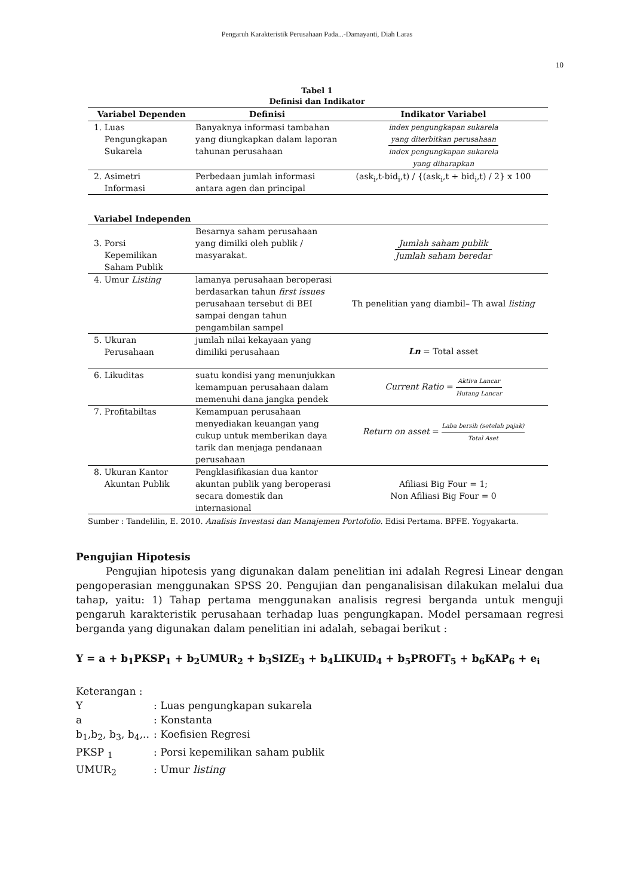Pengaruh Karakteristik Perusahaan Pada...-Damayanti, Diah Laras
10
Tabel 1
Definisi dan Indikator
| Variabel Dependen | Definisi | Indikator Variabel |
| --- | --- | --- |
| 1. Luas Pengungkapan Sukarela | Banyaknya informasi tambahan yang diungkapkan dalam laporan tahunan perusahaan | index pengungkapan sukarela yang diterbitkan perusahaan index pengungkapan sukarela yang diharapkan |
| 2. Asimetri Informasi | Perbedaan jumlah informasi antara agen dan principal | (ask<sub>i</sub>,t-bid<sub>i</sub>,t) / {(ask<sub>i</sub>,t + bid<sub>i</sub>,t) / 2} x 100 |
| Variabel Independen | | |
| 3. Porsi Kepemilikan Saham Publik | Besarnya saham perusahaan yang dimilki oleh publik / masyarakat. | Jumlah saham publik Jumlah saham beredar |
| 4. Umur Listing | lamanya perusahaan beroperasi berdasarkan tahun first issues perusahaan tersebut di BEI sampai dengan tahun pengambilan sampel | Th penelitian yang diambil– Th awal listing |
| 5. Ukuran Perusahaan | jumlah nilai kekayaan yang dimiliki perusahaan | Ln = Total asset |
| 6. Likuditas | suatu kondisi yang menunjukkan kemampuan perusahaan dalam memenuhi dana jangka pendek | Current Ratio = Aktiva Lancar Hutang Lancar |
| 7. Profitabiltas | Kemampuan perusahaan menyediakan keuangan yang cukup untuk memberikan daya tarik dan menjaga pendanaan perusahaan | Return on asset = Laba bersih (setelah pajak) Total Aset |
| 8. Ukuran Kantor Akuntan Publik | Pengklasifikasian dua kantor akuntan publik yang beroperasi secara domestik dan internasional | Afiliasi Big Four = 1; Non Afiliasi Big Four = 0 |
Sumber : Tandelilin, E. 2010. Analisis Investasi dan Manajemen Portofolio. Edisi Pertama. BPFE. Yogyakarta.
Pengujian Hipotesis
Pengujian hipotesis yang digunakan dalam penelitian ini adalah Regresi Linear dengan pengoperasian menggunakan SPSS 20. Pengujian dan penganalisisan dilakukan melalui dua tahap, yaitu: 1) Tahap pertama menggunakan analisis regresi berganda untuk menguji pengaruh karakteristik perusahaan terhadap luas pengungkapan. Model persamaan regresi berganda yang digunakan dalam penelitian ini adalah, sebagai berikut :
Y = a + b<sub>1</sub>PKSP<sub>1</sub> + b<sub>2</sub>UMUR<sub>2</sub> + b<sub>3</sub>SIZE<sub>3</sub> + b<sub>4</sub>LIKUID<sub>4</sub> + b<sub>5</sub>PROFT<sub>5</sub> + b<sub>6</sub>KAP<sub>6</sub> + e<sub>i</sub>
Keterangan :
Y : Luas pengungkapan sukarela
a : Konstanta
b<sub>1</sub>,b<sub>2</sub>, b<sub>3</sub>, b<sub>4</sub>,..
: Koefisien Regresi
PKSP <sub>1</sub> : Porsi kepemilikan saham publik
UMUR<sub>2</sub> : Umur listing